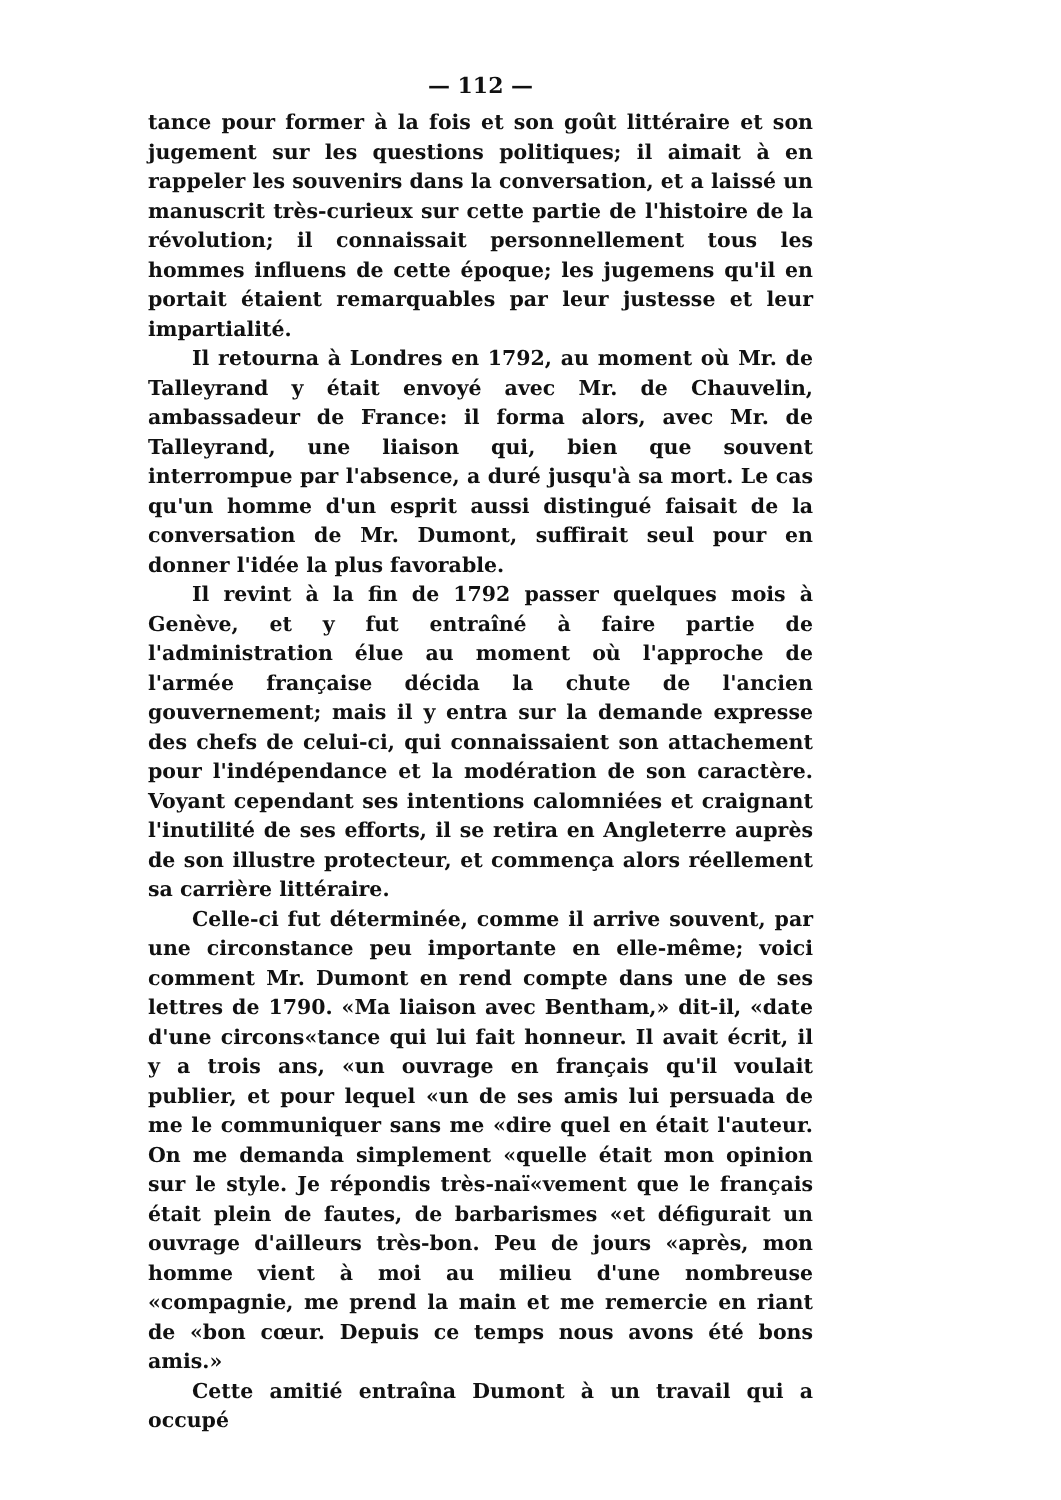— 112 —
tance pour former à la fois et son goût littéraire et son jugement sur les questions politiques; il aimait à en rappeler les souvenirs dans la conversation, et a laissé un manuscrit très-curieux sur cette partie de l'histoire de la révolution; il connaissait personnellement tous les hommes influens de cette époque; les jugemens qu'il en portait étaient remarquables par leur justesse et leur impartialité.
Il retourna à Londres en 1792, au moment où Mr. de Talleyrand y était envoyé avec Mr. de Chauvelin, ambassadeur de France: il forma alors, avec Mr. de Talleyrand, une liaison qui, bien que souvent interrompue par l'absence, a duré jusqu'à sa mort. Le cas qu'un homme d'un esprit aussi distingué faisait de la conversation de Mr. Dumont, suffirait seul pour en donner l'idée la plus favorable.
Il revint à la fin de 1792 passer quelques mois à Genève, et y fut entraîné à faire partie de l'administration élue au moment où l'approche de l'armée française décida la chute de l'ancien gouvernement; mais il y entra sur la demande expresse des chefs de celui-ci, qui connaissaient son attachement pour l'indépendance et la modération de son caractère. Voyant cependant ses intentions calomniées et craignant l'inutilité de ses efforts, il se retira en Angleterre auprès de son illustre protecteur, et commença alors réellement sa carrière littéraire.
Celle-ci fut déterminée, comme il arrive souvent, par une circonstance peu importante en elle-même; voici comment Mr. Dumont en rend compte dans une de ses lettres de 1790. «Ma liaison avec Bentham,» dit-il, «date d'une circons«tance qui lui fait honneur. Il avait écrit, il y a trois ans, «un ouvrage en français qu'il voulait publier, et pour lequel «un de ses amis lui persuada de me le communiquer sans me «dire quel en était l'auteur. On me demanda simplement «quelle était mon opinion sur le style. Je répondis très-naï«vement que le français était plein de fautes, de barbarismes «et défigurait un ouvrage d'ailleurs très-bon. Peu de jours «après, mon homme vient à moi au milieu d'une nombreuse «compagnie, me prend la main et me remercie en riant de «bon cœur. Depuis ce temps nous avons été bons amis.»
Cette amitié entraîna Dumont à un travail qui a occupé